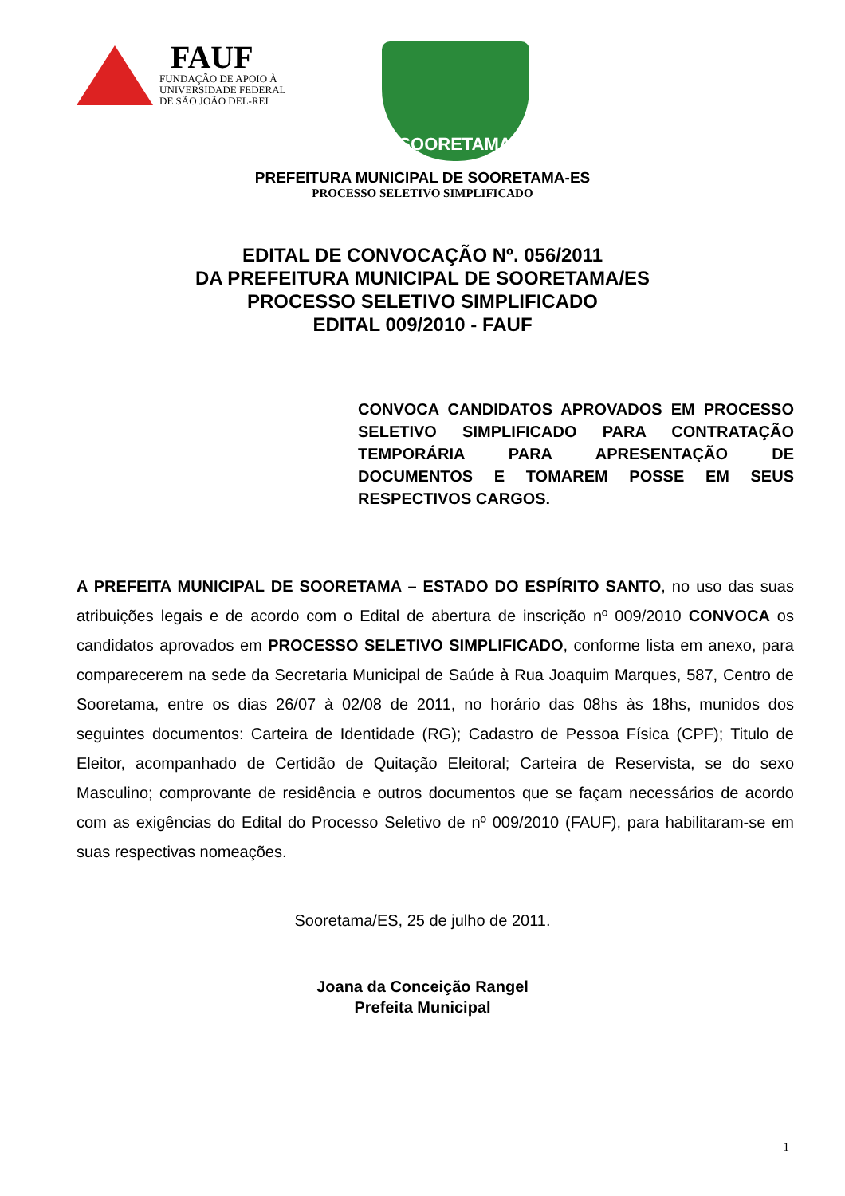FAUF
FUNDAÇÃO DE APOIO À
UNIVERSIDADE FEDERAL
DE SÃO JOÃO DEL-REI
SOORETAMA
PREFEITURA MUNICIPAL DE SOORETAMA-ES
PROCESSO SELETIVO SIMPLIFICADO
EDITAL DE CONVOCAÇÃO Nº. 056/2011
DA PREFEITURA MUNICIPAL DE SOORETAMA/ES
PROCESSO SELETIVO SIMPLIFICADO
EDITAL 009/2010 - FAUF
CONVOCA CANDIDATOS APROVADOS EM PROCESSO SELETIVO SIMPLIFICADO PARA CONTRATAÇÃO TEMPORÁRIA PARA APRESENTAÇÃO DE DOCUMENTOS E TOMAREM POSSE EM SEUS RESPECTIVOS CARGOS.
A PREFEITA MUNICIPAL DE SOORETAMA – ESTADO DO ESPÍRITO SANTO, no uso das suas atribuições legais e de acordo com o Edital de abertura de inscrição nº 009/2010 CONVOCA os candidatos aprovados em PROCESSO SELETIVO SIMPLIFICADO, conforme lista em anexo, para comparecerem na sede da Secretaria Municipal de Saúde à Rua Joaquim Marques, 587, Centro de Sooretama, entre os dias 26/07 à 02/08 de 2011, no horário das 08hs às 18hs, munidos dos seguintes documentos: Carteira de Identidade (RG); Cadastro de Pessoa Física (CPF); Titulo de Eleitor, acompanhado de Certidão de Quitação Eleitoral; Carteira de Reservista, se do sexo Masculino; comprovante de residência e outros documentos que se façam necessários de acordo com as exigências do Edital do Processo Seletivo de nº 009/2010 (FAUF), para habilitaram-se em suas respectivas nomeações.
Sooretama/ES, 25 de julho de 2011.
Joana da Conceição Rangel
Prefeita Municipal
1